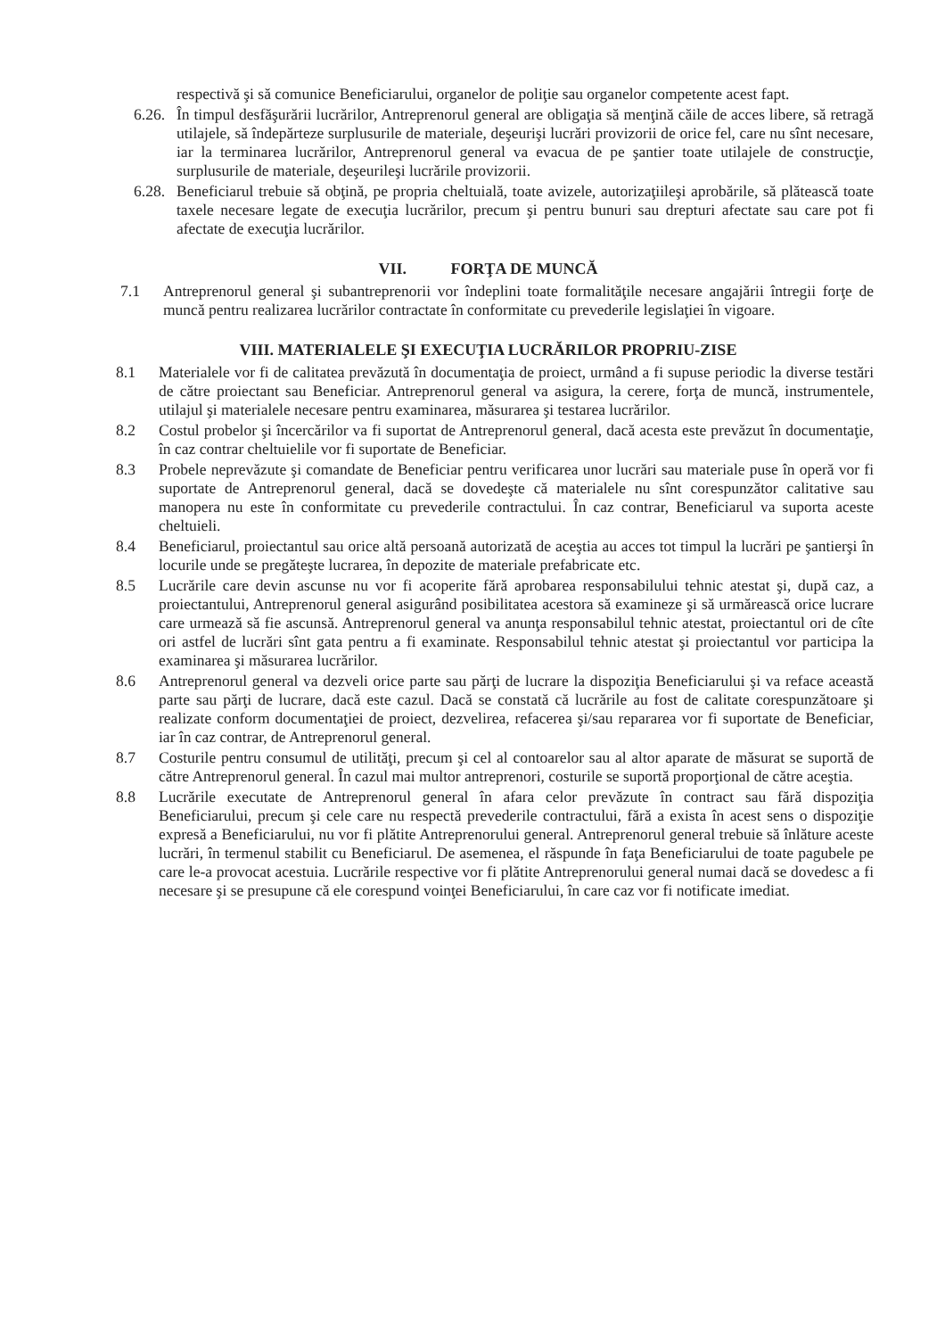respectivă şi să comunice Beneficiarului, organelor de poliţie sau organelor competente acest fapt.
6.26.
În timpul desfăşurării lucrărilor, Antreprenorul general are obligaţia să menţină căile de acces libere, să retragă utilajele, să îndepărteze surplusurile de materiale, deşeurişi lucrări provizorii de orice fel, care nu sînt necesare, iar la terminarea lucrărilor, Antreprenorul general va evacua de pe şantier toate utilajele de construcţie, surplusurile de materiale, deşeurileşi lucrările provizorii.
6.28.
Beneficiarul trebuie să obţină, pe propria cheltuială, toate avizele, autorizaţiileşi aprobările, să plătească toate taxele necesare legate de execuţia lucrărilor, precum şi pentru bunuri sau drepturi afectate sau care pot fi afectate de execuţia lucrărilor.
VII. FORŢA DE MUNCĂ
7.1 Antreprenorul general şi subantreprenorii vor îndeplini toate formalităţile necesare angajării întregii forţe de muncă pentru realizarea lucrărilor contractate în conformitate cu prevederile legislaţiei în vigoare.
VIII. MATERIALELE ŞI EXECUŢIA LUCRĂRILOR PROPRIU-ZISE
8.1 Materialele vor fi de calitatea prevăzută în documentaţia de proiect, urmând a fi supuse periodic la diverse testări de către proiectant sau Beneficiar. Antreprenorul general va asigura, la cerere, forţa de muncă, instrumentele, utilajul şi materialele necesare pentru examinarea, măsurarea şi testarea lucrărilor.
8.2 Costul probelor şi încercărilor va fi suportat de Antreprenorul general, dacă acesta este prevăzut în documentaţie, în caz contrar cheltuielile vor fi suportate de Beneficiar.
8.3 Probele neprevăzute şi comandate de Beneficiar pentru verificarea unor lucrări sau materiale puse în operă vor fi suportate de Antreprenorul general, dacă se dovedeşte că materialele nu sînt corespunzător calitative sau manopera nu este în conformitate cu prevederile contractului. În caz contrar, Beneficiarul va suporta aceste cheltuieli.
8.4 Beneficiarul, proiectantul sau orice altă persoană autorizată de aceştia au acces tot timpul la lucrări pe şantierşi în locurile unde se pregăteşte lucrarea, în depozite de materiale prefabricate etc.
8.5 Lucrările care devin ascunse nu vor fi acoperite fără aprobarea responsabilului tehnic atestat şi, după caz, a proiectantului, Antreprenorul general asigurând posibilitatea acestora să examineze şi să urmărească orice lucrare care urmează să fie ascunsă. Antreprenorul general va anunţa responsabilul tehnic atestat, proiectantul ori de cîte ori astfel de lucrări sînt gata pentru a fi examinate. Responsabilul tehnic atestat şi proiectantul vor participa la examinarea şi măsurarea lucrărilor.
8.6 Antreprenorul general va dezveli orice parte sau părţi de lucrare la dispoziţia Beneficiarului şi va reface această parte sau părţi de lucrare, dacă este cazul. Dacă se constată că lucrările au fost de calitate corespunzătoare şi realizate conform documentaţiei de proiect, dezvelirea, refacerea şi/sau repararea vor fi suportate de Beneficiar, iar în caz contrar, de Antreprenorul general.
8.7 Costurile pentru consumul de utilităţi, precum şi cel al contoarelor sau al altor aparate de măsurat se suportă de către Antreprenorul general. În cazul mai multor antreprenori, costurile se suportă proporţional de către aceştia.
8.8 Lucrările executate de Antreprenorul general în afara celor prevăzute în contract sau fără dispoziţia Beneficiarului, precum şi cele care nu respectă prevederile contractului, fără a exista în acest sens o dispoziţie expresă a Beneficiarului, nu vor fi plătite Antreprenorului general. Antreprenorul general trebuie să înlăture aceste lucrări, în termenul stabilit cu Beneficiarul. De asemenea, el răspunde în faţa Beneficiarului de toate pagubele pe care le-a provocat acestuia. Lucrările respective vor fi plătite Antreprenorului general numai dacă se dovedesc a fi necesare şi se presupune că ele corespund voinţei Beneficiarului, în care caz vor fi notificate imediat.